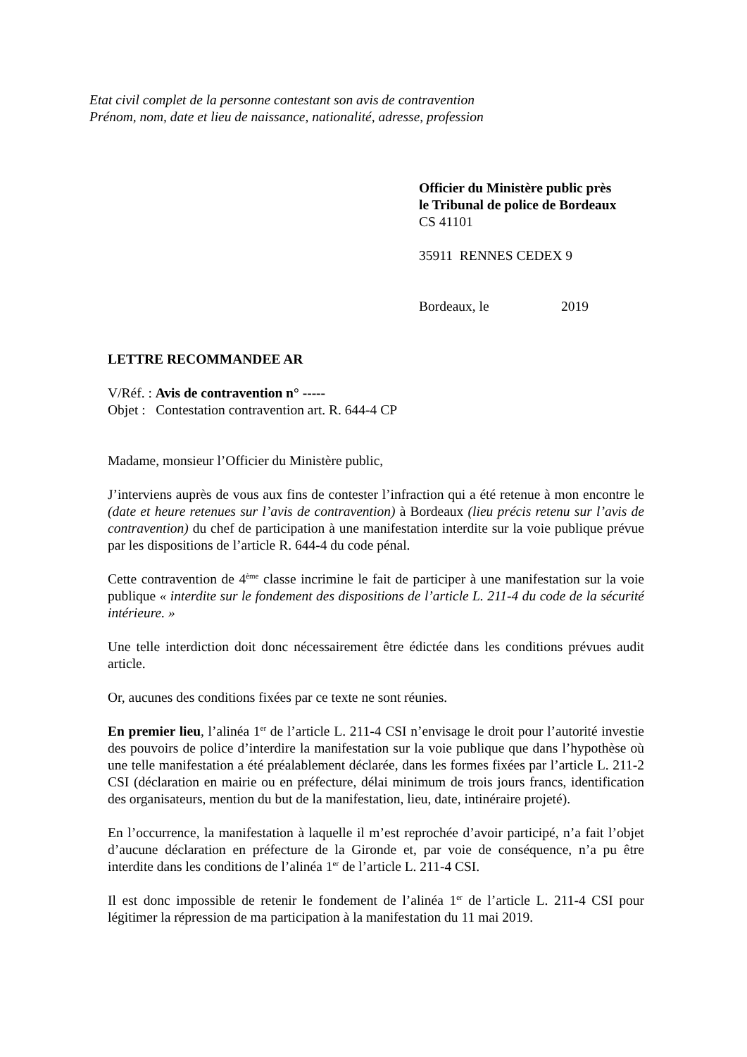Etat civil complet de la personne contestant son avis de contravention
Prénom, nom, date et lieu de naissance, nationalité, adresse, profession
Officier du Ministère public près
le Tribunal de police de Bordeaux
CS 41101
35911 RENNES CEDEX 9
Bordeaux, le 2019
LETTRE RECOMMANDEE AR
V/Réf. : Avis de contravention n° -----
Objet : Contestation contravention art. R. 644-4 CP
Madame, monsieur l’Officier du Ministère public,
J’interviens auprès de vous aux fins de contester l’infraction qui a été retenue à mon encontre le (date et heure retenues sur l’avis de contravention) à Bordeaux (lieu précis retenu sur l’avis de contravention) du chef de participation à une manifestation interdite sur la voie publique prévue par les dispositions de l’article R. 644-4 du code pénal.
Cette contravention de 4<sup>ème</sup> classe incrimine le fait de participer à une manifestation sur la voie publique « interdite sur le fondement des dispositions de l’article L. 211-4 du code de la sécurité intérieure. »
Une telle interdiction doit donc nécessairement être édictée dans les conditions prévues audit article.
Or, aucunes des conditions fixées par ce texte ne sont réunies.
En premier lieu, l’alinéa 1<sup>er</sup> de l’article L. 211-4 CSI n’envisage le droit pour l’autorité investie des pouvoirs de police d’interdire la manifestation sur la voie publique que dans l’hypothèse où une telle manifestation a été préalablement déclarée, dans les formes fixées par l’article L. 211-2 CSI (déclaration en mairie ou en préfecture, délai minimum de trois jours francs, identification des organisateurs, mention du but de la manifestation, lieu, date, intinéraire projeté).
En l’occurrence, la manifestation à laquelle il m’est reprochée d’avoir participé, n’a fait l’objet d’aucune déclaration en préfecture de la Gironde et, par voie de conséquence, n’a pu être interdite dans les conditions de l’alinéa 1<sup>er</sup> de l’article L. 211-4 CSI.
Il est donc impossible de retenir le fondement de l’alinéa 1<sup>er</sup> de l’article L. 211-4 CSI pour légitimer la répression de ma participation à la manifestation du 11 mai 2019.